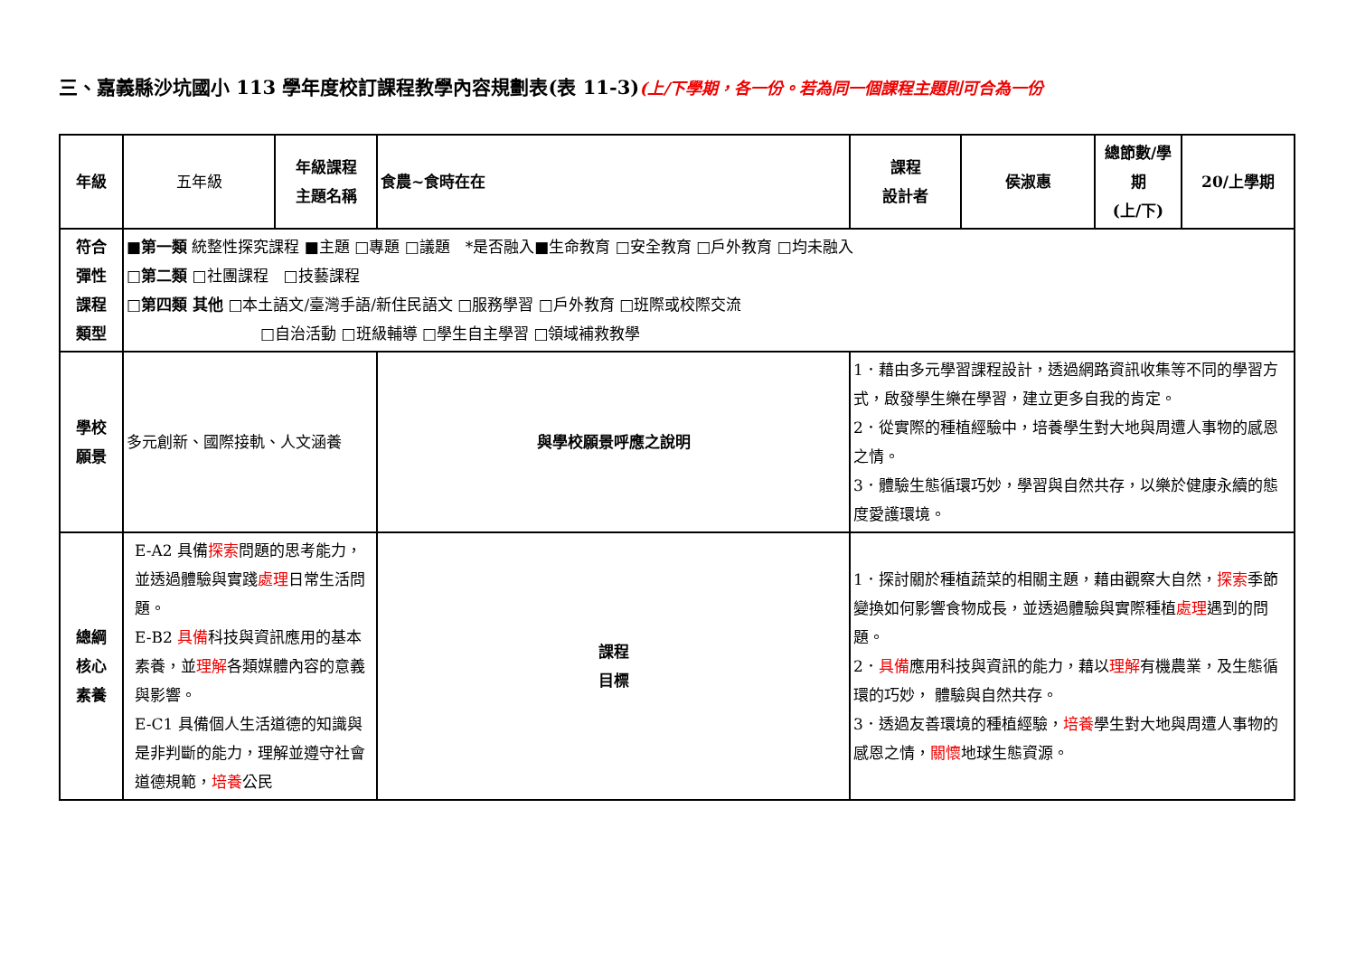三、嘉義縣沙坑國小 113 學年度校訂課程教學內容規劃表(表 11-3)(上/下學期，各一份。若為同一個課程主題則可合為一份
| 年級 | 五年級 | 年級課程 主題名稱 | 食農~食時在在 | 課程 設計者 | 侯淑惠 | 總節數/學期 (上/下) | 20/上學期 |
| 符合 彈性 課程 類型 | ■ 第一類 統整性探究課程 ■主題 □專題 □議題 *是否融入■生命教育 □安全教育 □戶外教育 □均未融入 □ 第二類 □社團課程 □技藝課程 □ 第四類 其他 □本土語文/臺灣手語/新住民語文 □服務學習 □戶外教育 □班際或校際交流 □自治活動 □班級輔導 □學生自主學習 □領域補救教學 | | | | | | |
| 學校 願景 | 多元創新、國際接軌、人文涵養 | | 與學校願景呼應之說明 | 1．藉由多元學習課程設計，透過網路資訊收集等不同的學習方式，啟發學生樂在學習，建立更多自我的肯定。 2．從實際的種植經驗中，培養學生對大地與周遭人事物的感恩之情。 3．體驗生態循環巧妙，學習與自然共存，以樂於健康永續的態度愛護環境。 | | | |
| 總綱 核心 素養 | E-A2 具備 探索 問題的思考能力，並透過體驗與實踐 處理 日常生活問題。 E-B2 具備 科技與資訊應用的基本素養，並 理解 各類媒體內容的意義與影響。 E-C1 具備個人生活道德的知識與是非判斷的能力，理解並遵守社會道德規範， 培養 公民 | | 課程 目標 | 1．探討關於種植蔬菜的相關主題，藉由觀察大自然， 探索 季節變換如何影響食物成長，並透過體驗與實際種植 處理 遇到的問題。 2． 具備 應用科技與資訊的能力，藉以 理解 有機農業，及生態循環的巧妙， 體驗與自然共存。 3．透過友善環境的種植經驗， 培養 學生對大地與周遭人事物的感恩之情， 關懷 地球生態資源。 | | | |